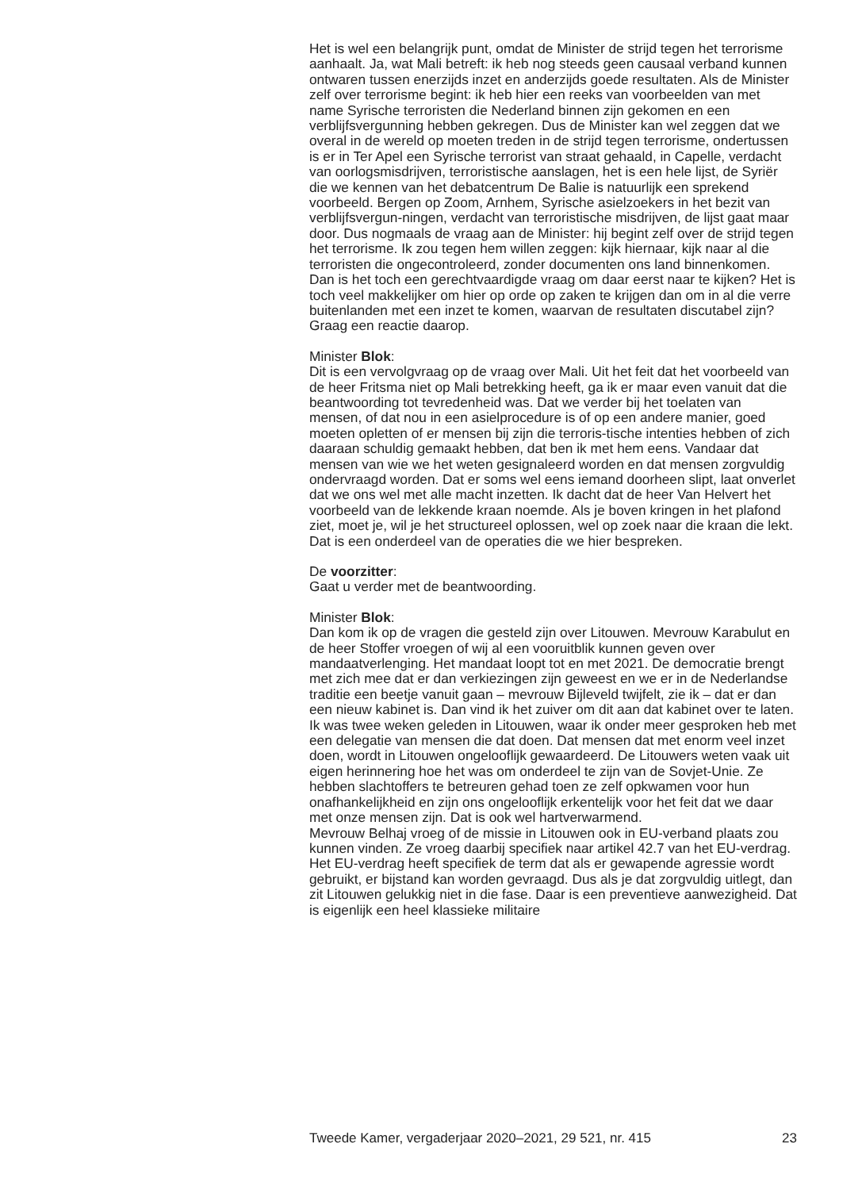Het is wel een belangrijk punt, omdat de Minister de strijd tegen het terrorisme aanhaalt. Ja, wat Mali betreft: ik heb nog steeds geen causaal verband kunnen ontwaren tussen enerzijds inzet en anderzijds goede resultaten. Als de Minister zelf over terrorisme begint: ik heb hier een reeks van voorbeelden van met name Syrische terroristen die Nederland binnen zijn gekomen en een verblijfsvergunning hebben gekregen. Dus de Minister kan wel zeggen dat we overal in de wereld op moeten treden in de strijd tegen terrorisme, ondertussen is er in Ter Apel een Syrische terrorist van straat gehaald, in Capelle, verdacht van oorlogsmisdrijven, terroristische aanslagen, het is een hele lijst, de Syriër die we kennen van het debatcentrum De Balie is natuurlijk een sprekend voorbeeld. Bergen op Zoom, Arnhem, Syrische asielzoekers in het bezit van verblijfsvergun-ningen, verdacht van terroristische misdrijven, de lijst gaat maar door. Dus nogmaals de vraag aan de Minister: hij begint zelf over de strijd tegen het terrorisme. Ik zou tegen hem willen zeggen: kijk hiernaar, kijk naar al die terroristen die ongecontroleerd, zonder documenten ons land binnenkomen. Dan is het toch een gerechtvaardigde vraag om daar eerst naar te kijken? Het is toch veel makkelijker om hier op orde op zaken te krijgen dan om in al die verre buitenlanden met een inzet te komen, waarvan de resultaten discutabel zijn? Graag een reactie daarop.
Minister Blok:
Dit is een vervolgvraag op de vraag over Mali. Uit het feit dat het voorbeeld van de heer Fritsma niet op Mali betrekking heeft, ga ik er maar even vanuit dat die beantwoording tot tevredenheid was. Dat we verder bij het toelaten van mensen, of dat nou in een asielprocedure is of op een andere manier, goed moeten opletten of er mensen bij zijn die terroris-tische intenties hebben of zich daaraan schuldig gemaakt hebben, dat ben ik met hem eens. Vandaar dat mensen van wie we het weten gesignaleerd worden en dat mensen zorgvuldig ondervraagd worden. Dat er soms wel eens iemand doorheen slipt, laat onverlet dat we ons wel met alle macht inzetten. Ik dacht dat de heer Van Helvert het voorbeeld van de lekkende kraan noemde. Als je boven kringen in het plafond ziet, moet je, wil je het structureel oplossen, wel op zoek naar die kraan die lekt. Dat is een onderdeel van de operaties die we hier bespreken.
De voorzitter:
Gaat u verder met de beantwoording.
Minister Blok:
Dan kom ik op de vragen die gesteld zijn over Litouwen. Mevrouw Karabulut en de heer Stoffer vroegen of wij al een vooruitblik kunnen geven over mandaatverlenging. Het mandaat loopt tot en met 2021. De democratie brengt met zich mee dat er dan verkiezingen zijn geweest en we er in de Nederlandse traditie een beetje vanuit gaan – mevrouw Bijleveld twijfelt, zie ik – dat er dan een nieuw kabinet is. Dan vind ik het zuiver om dit aan dat kabinet over te laten. Ik was twee weken geleden in Litouwen, waar ik onder meer gesproken heb met een delegatie van mensen die dat doen. Dat mensen dat met enorm veel inzet doen, wordt in Litouwen ongelooflijk gewaardeerd. De Litouwers weten vaak uit eigen herinnering hoe het was om onderdeel te zijn van de Sovjet-Unie. Ze hebben slachtoffers te betreuren gehad toen ze zelf opkwamen voor hun onafhankelijkheid en zijn ons ongelooflijk erkentelijk voor het feit dat we daar met onze mensen zijn. Dat is ook wel hartverwarmend.
Mevrouw Belhaj vroeg of de missie in Litouwen ook in EU-verband plaats zou kunnen vinden. Ze vroeg daarbij specifiek naar artikel 42.7 van het EU-verdrag. Het EU-verdrag heeft specifiek de term dat als er gewapende agressie wordt gebruikt, er bijstand kan worden gevraagd. Dus als je dat zorgvuldig uitlegt, dan zit Litouwen gelukkig niet in die fase. Daar is een preventieve aanwezigheid. Dat is eigenlijk een heel klassieke militaire
Tweede Kamer, vergaderjaar 2020–2021, 29 521, nr. 415 23